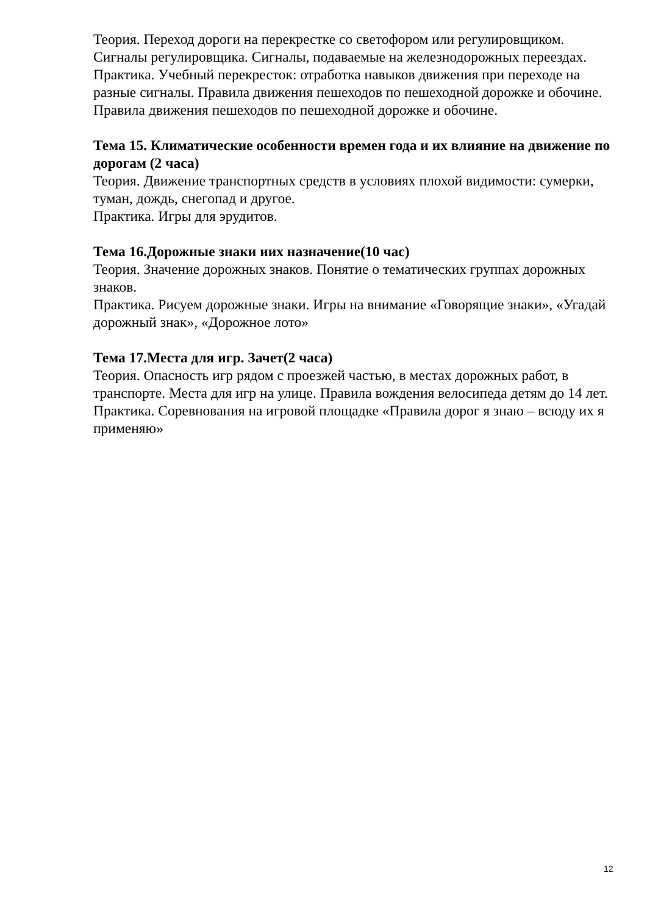Теория. Переход дороги на перекрестке со светофором или регулировщиком. Сигналы регулировщика. Сигналы, подаваемые на железнодорожных переездах.
Практика. Учебный перекресток: отработка навыков движения при переходе на разные сигналы. Правила движения пешеходов по пешеходной дорожке и обочине.
Правила движения пешеходов по пешеходной дорожке и обочине.
Тема 15. Климатические особенности времен года и их влияние на движение по дорогам (2 часа)
Теория. Движение транспортных средств в условиях плохой видимости: сумерки, туман, дождь, снегопад и другое.
Практика. Игры для эрудитов.
Тема 16.Дорожные знаки иих назначение(10 час)
Теория. Значение дорожных знаков. Понятие о тематических группах дорожных знаков.
Практика. Рисуем дорожные знаки. Игры на внимание «Говорящие знаки», «Угадай дорожный знак», «Дорожное лото»
Тема 17.Места для игр. Зачет(2 часа)
Теория. Опасность игр рядом с проезжей частью, в местах дорожных работ, в транспорте. Места для игр на улице. Правила вождения велосипеда детям до 14 лет.
Практика. Соревнования на игровой площадке «Правила дорог я знаю – всюду их я применяю»
12